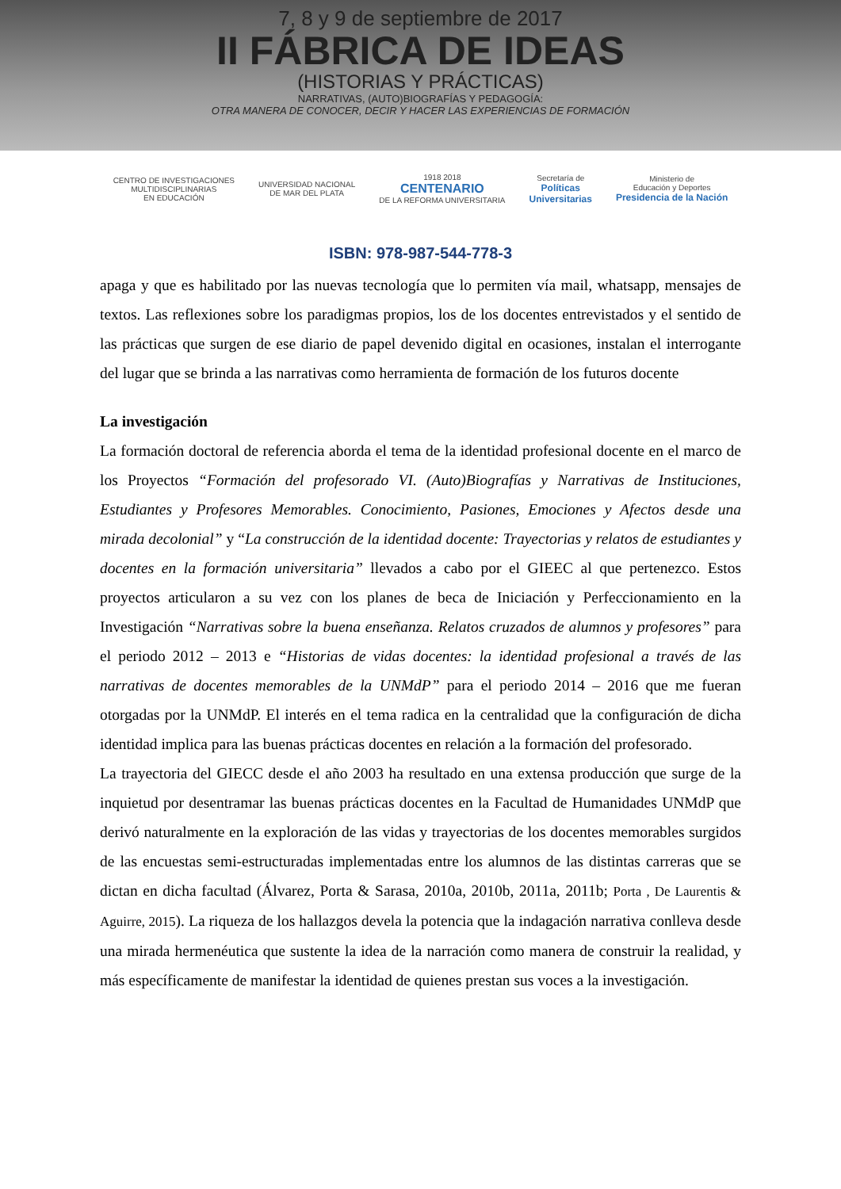7, 8 y 9 de septiembre de 2017
II FÁBRICA DE IDEAS
(HISTORIAS Y PRÁCTICAS)
NARRATIVAS, (AUTO)BIOGRAFÍAS Y PEDAGOGÍA:
OTRA MANERA DE CONOCER, DECIR Y HACER LAS EXPERIENCIAS DE FORMACIÓN
CENTRO DE INVESTIGACIONES
MULTIDISCIPLINARIAS
EN EDUCACIÓN
UNIVERSIDAD NACIONAL
DE MAR DEL PLATA
1918 2018
CENTENARIO
DE LA REFORMA UNIVERSITARIA
Secretaría de
Políticas
Universitarias
Ministerio de
Educación y Deportes
Presidencia de la Nación
ISBN: 978-987-544-778-3
apaga y que es habilitado por las nuevas tecnología que lo permiten vía mail, whatsapp, mensajes de textos. Las reflexiones sobre los paradigmas propios, los de los docentes entrevistados y el sentido de las prácticas que surgen de ese diario de papel devenido digital en ocasiones, instalan el interrogante del lugar que se brinda a las narrativas como herramienta de formación de los futuros docente
La investigación
La formación doctoral de referencia aborda el tema de la identidad profesional docente en el marco de los Proyectos “Formación del profesorado VI. (Auto)Biografías y Narrativas de Instituciones, Estudiantes y Profesores Memorables. Conocimiento, Pasiones, Emociones y Afectos desde una mirada decolonial” y “La construcción de la identidad docente: Trayectorias y relatos de estudiantes y docentes en la formación universitaria” llevados a cabo por el GIEEC al que pertenezco. Estos proyectos articularon a su vez con los planes de beca de Iniciación y Perfeccionamiento en la Investigación “Narrativas sobre la buena enseñanza. Relatos cruzados de alumnos y profesores” para el periodo 2012 – 2013 e “Historias de vidas docentes: la identidad profesional a través de las narrativas de docentes memorables de la UNMdP” para el periodo 2014 – 2016 que me fueran otorgadas por la UNMdP. El interés en el tema radica en la centralidad que la configuración de dicha identidad implica para las buenas prácticas docentes en relación a la formación del profesorado.
La trayectoria del GIECC desde el año 2003 ha resultado en una extensa producción que surge de la inquietud por desentramar las buenas prácticas docentes en la Facultad de Humanidades UNMdP que derivó naturalmente en la exploración de las vidas y trayectorias de los docentes memorables surgidos de las encuestas semi-estructuradas implementadas entre los alumnos de las distintas carreras que se dictan en dicha facultad (Álvarez, Porta & Sarasa, 2010a, 2010b, 2011a, 2011b; Porta , De Laurentis & Aguirre, 2015). La riqueza de los hallazgos devela la potencia que la indagación narrativa conlleva desde una mirada hermenéutica que sustente la idea de la narración como manera de construir la realidad, y más específicamente de manifestar la identidad de quienes prestan sus voces a la investigación.